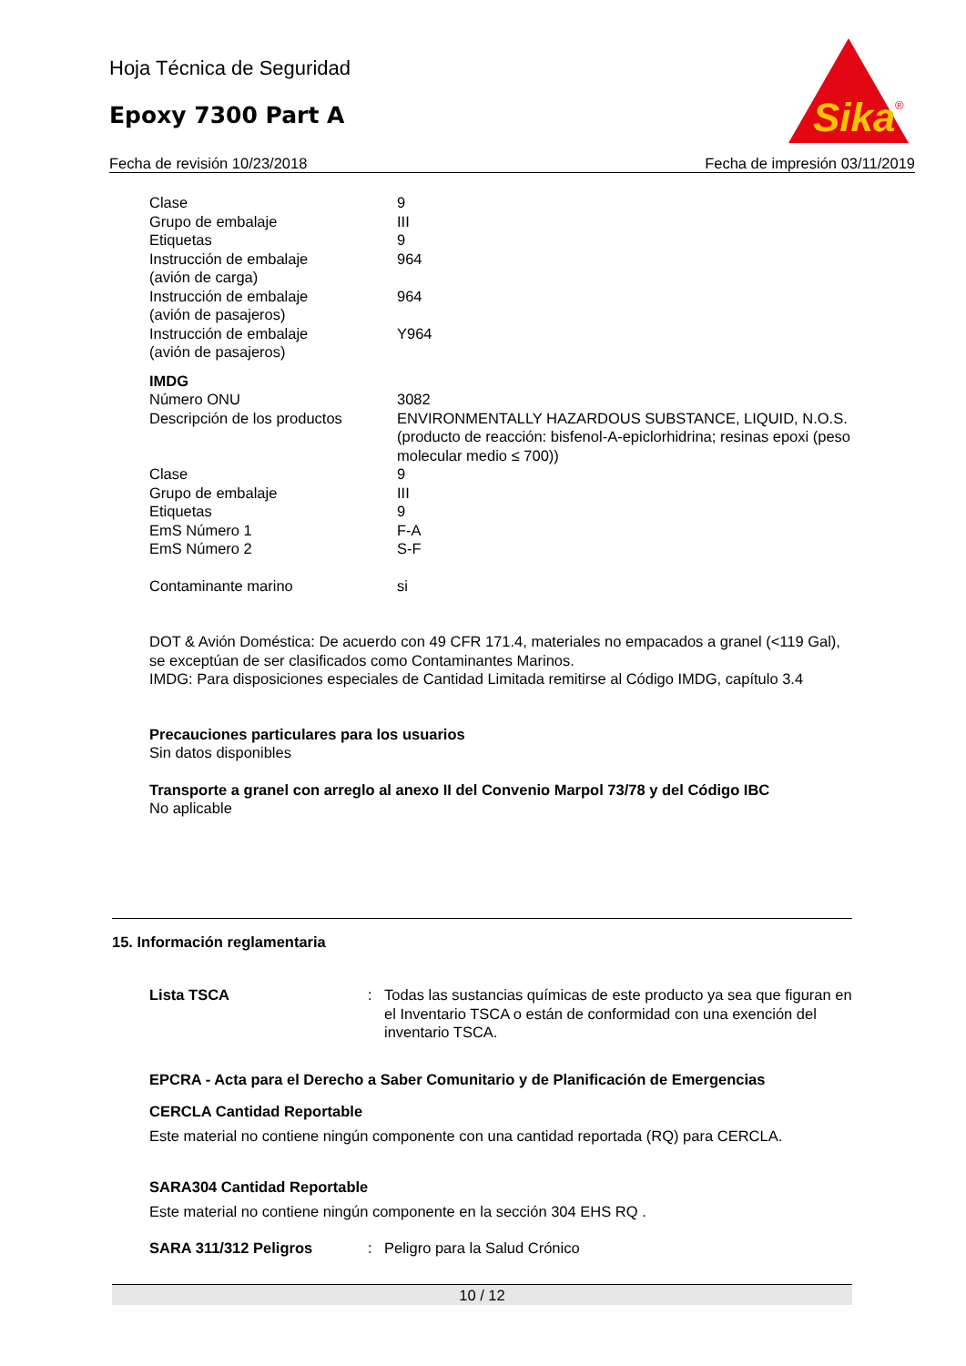Hoja Técnica de Seguridad
Epoxy 7300 Part A
Sika
®
Fecha de revisión 10/23/2018 Fecha de impresión 03/11/2019
| Clase | 9 |
| Grupo de embalaje | III |
| Etiquetas | 9 |
| Instrucción de embalaje (avión de carga) | 964 |
| Instrucción de embalaje (avión de pasajeros) | 964 |
| Instrucción de embalaje (avión de pasajeros) | Y964 |
IMDG
| Número ONU | 3082 |
| Descripción de los productos | ENVIRONMENTALLY HAZARDOUS SUBSTANCE, LIQUID, N.O.S. (producto de reacción: bisfenol-A-epiclorhidrina; resinas epoxi (peso molecular medio ≤ 700)) |
| Clase | 9 |
| Grupo de embalaje | III |
| Etiquetas | 9 |
| EmS Número 1 | F-A |
| EmS Número 2 | S-F |
| Contaminante marino | si |
DOT & Avión Doméstica: De acuerdo con 49 CFR 171.4, materiales no empacados a granel (<119 Gal), se exceptúan de ser clasificados como Contaminantes Marinos.
IMDG: Para disposiciones especiales de Cantidad Limitada remitirse al Código IMDG, capítulo 3.4
Precauciones particulares para los usuarios
Sin datos disponibles
Transporte a granel con arreglo al anexo II del Convenio Marpol 73/78 y del Código IBC
No aplicable
15. Información reglamentaria
| Lista TSCA | : | Todas las sustancias químicas de este producto ya sea que figuran en el Inventario TSCA o están de conformidad con una exención del inventario TSCA. |
EPCRA - Acta para el Derecho a Saber Comunitario y de Planificación de Emergencias
CERCLA Cantidad Reportable
Este material no contiene ningún componente con una cantidad reportada (RQ) para CERCLA.
SARA304 Cantidad Reportable
Este material no contiene ningún componente en la sección 304 EHS RQ .
| SARA 311/312 Peligros | : | Peligro para la Salud Crónico |
10 / 12